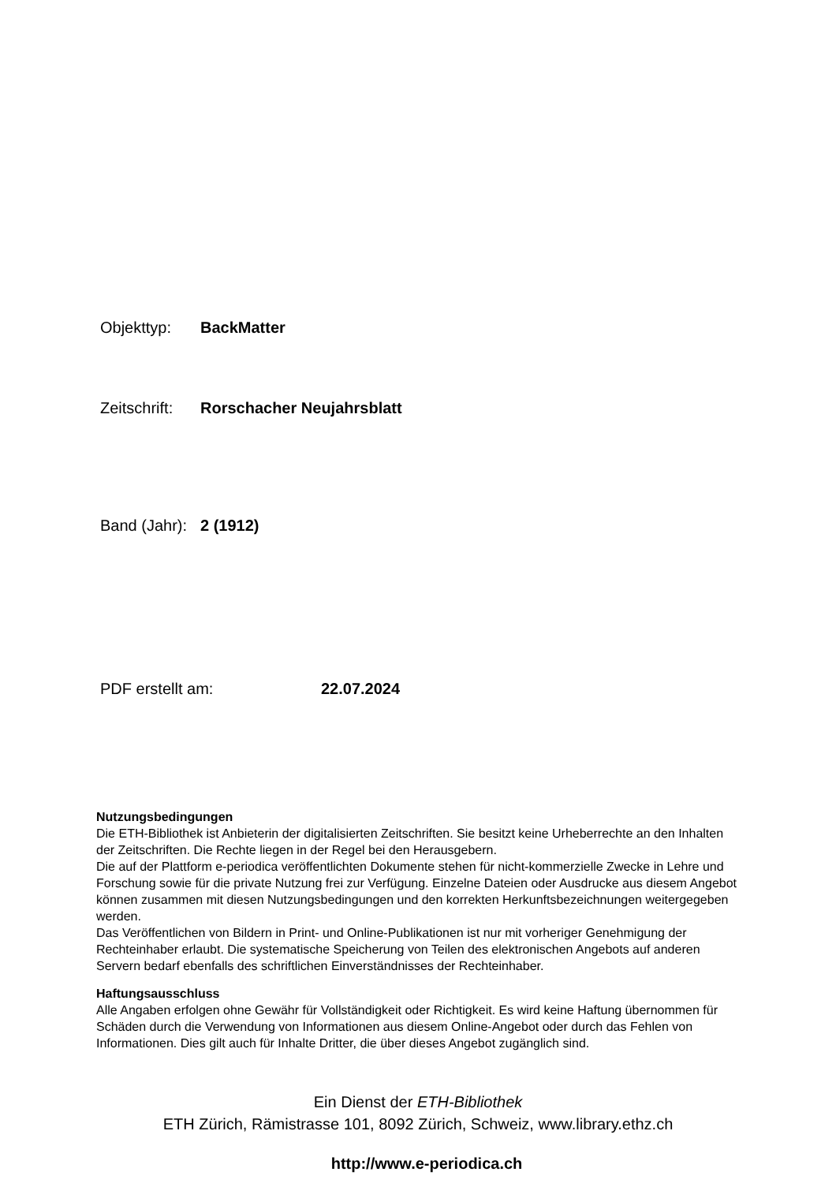Objekttyp: BackMatter
Zeitschrift: Rorschacher Neujahrsblatt
Band (Jahr): 2 (1912)
PDF erstellt am: 22.07.2024
Nutzungsbedingungen
Die ETH-Bibliothek ist Anbieterin der digitalisierten Zeitschriften. Sie besitzt keine Urheberrechte an den Inhalten der Zeitschriften. Die Rechte liegen in der Regel bei den Herausgebern.
Die auf der Plattform e-periodica veröffentlichten Dokumente stehen für nicht-kommerzielle Zwecke in Lehre und Forschung sowie für die private Nutzung frei zur Verfügung. Einzelne Dateien oder Ausdrucke aus diesem Angebot können zusammen mit diesen Nutzungsbedingungen und den korrekten Herkunftsbezeichnungen weitergegeben werden.
Das Veröffentlichen von Bildern in Print- und Online-Publikationen ist nur mit vorheriger Genehmigung der Rechteinhaber erlaubt. Die systematische Speicherung von Teilen des elektronischen Angebots auf anderen Servern bedarf ebenfalls des schriftlichen Einverständnisses der Rechteinhaber.
Haftungsausschluss
Alle Angaben erfolgen ohne Gewähr für Vollständigkeit oder Richtigkeit. Es wird keine Haftung übernommen für Schäden durch die Verwendung von Informationen aus diesem Online-Angebot oder durch das Fehlen von Informationen. Dies gilt auch für Inhalte Dritter, die über dieses Angebot zugänglich sind.
Ein Dienst der ETH-Bibliothek
ETH Zürich, Rämistrasse 101, 8092 Zürich, Schweiz, www.library.ethz.ch
http://www.e-periodica.ch